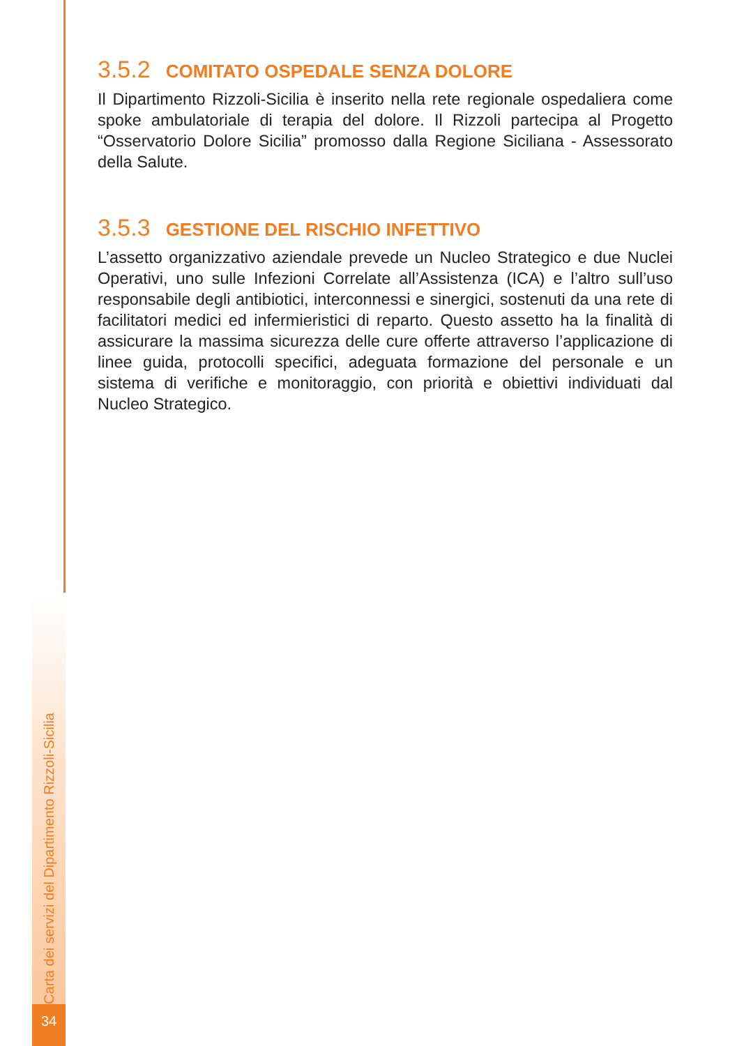Carta dei servizi del Dipartimento Rizzoli-Sicilia
34
3.5.2 COMITATO OSPEDALE SENZA DOLORE
Il Dipartimento Rizzoli-Sicilia è inserito nella rete regionale ospedaliera come spoke ambulatoriale di terapia del dolore. Il Rizzoli partecipa al Progetto “Osservatorio Dolore Sicilia” promosso dalla Regione Siciliana - Assessorato della Salute.
3.5.3 GESTIONE DEL RISCHIO INFETTIVO
L’assetto organizzativo aziendale prevede un Nucleo Strategico e due Nuclei Operativi, uno sulle Infezioni Correlate all’Assistenza (ICA) e l’altro sull’uso responsabile degli antibiotici, interconnessi e sinergici, sostenuti da una rete di facilitatori medici ed infermieristici di reparto. Questo assetto ha la finalità di assicurare la massima sicurezza delle cure offerte attraverso l’applicazione di linee guida, protocolli specifici, adeguata formazione del personale e un sistema di verifiche e monitoraggio, con priorità e obiettivi individuati dal Nucleo Strategico.